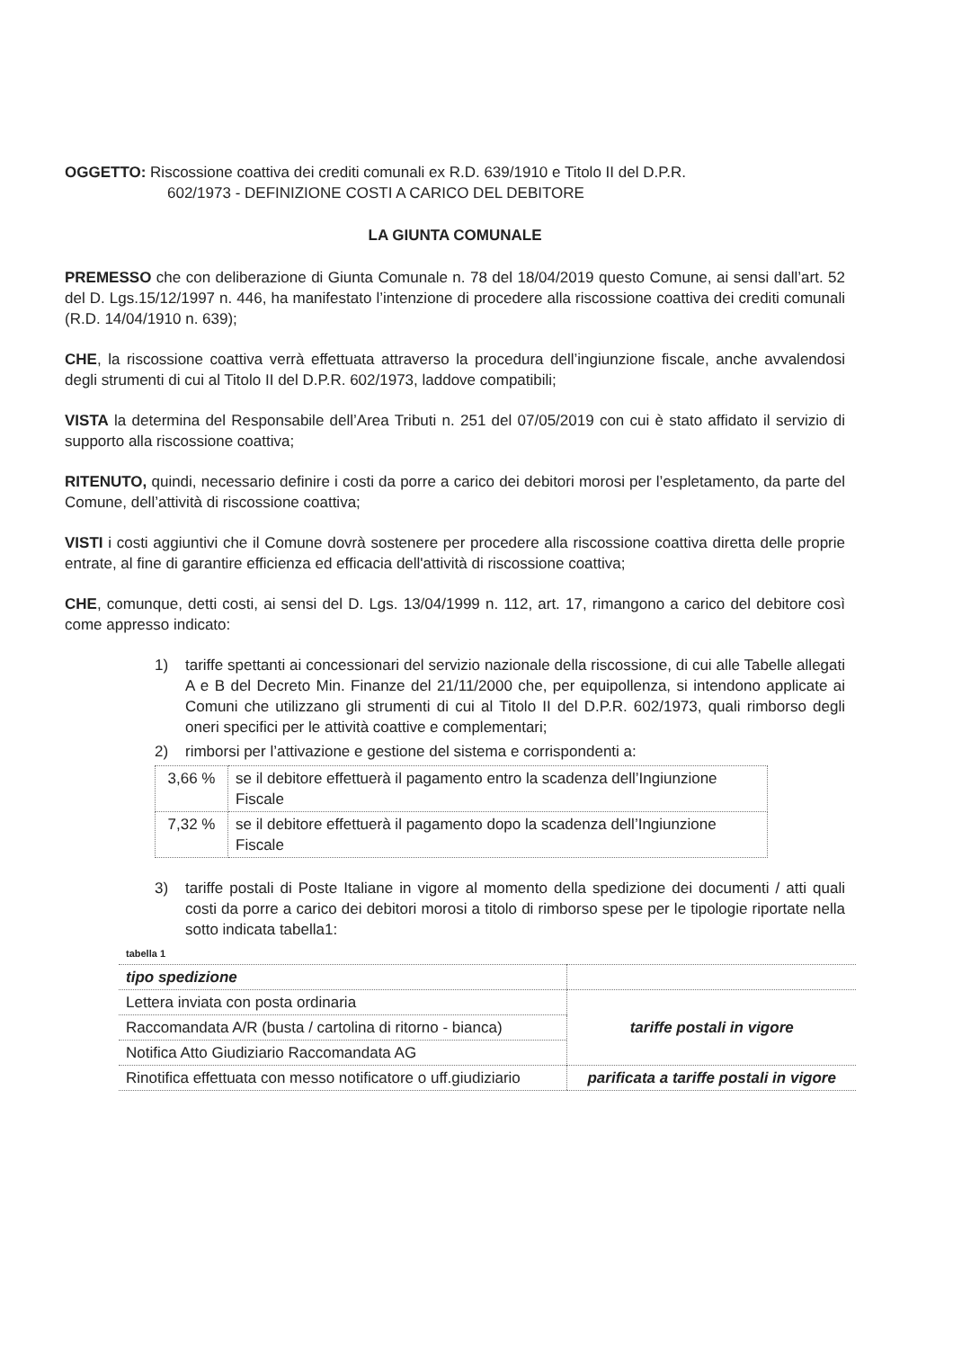OGGETTO: Riscossione coattiva dei crediti comunali ex R.D. 639/1910 e Titolo II del D.P.R.
602/1973 - DEFINIZIONE COSTI A CARICO DEL DEBITORE
LA GIUNTA COMUNALE
PREMESSO che con deliberazione di Giunta Comunale n. 78 del 18/04/2019 questo Comune, ai sensi dall’art. 52 del D. Lgs.15/12/1997 n. 446, ha manifestato l’intenzione di procedere alla riscossione coattiva dei crediti comunali (R.D. 14/04/1910 n. 639);
CHE, la riscossione coattiva verrà effettuata attraverso la procedura dell’ingiunzione fiscale, anche avvalendosi degli strumenti di cui al Titolo II del D.P.R. 602/1973, laddove compatibili;
VISTA la determina del Responsabile dell’Area Tributi n. 251 del 07/05/2019 con cui è stato affidato il servizio di supporto alla riscossione coattiva;
RITENUTO, quindi, necessario definire i costi da porre a carico dei debitori morosi per l’espletamento, da parte del Comune, dell’attività di riscossione coattiva;
VISTI i costi aggiuntivi che il Comune dovrà sostenere per procedere alla riscossione coattiva diretta delle proprie entrate, al fine di garantire efficienza ed efficacia dell'attività di riscossione coattiva;
CHE, comunque, detti costi, ai sensi del D. Lgs. 13/04/1999 n. 112, art. 17, rimangono a carico del debitore così come appresso indicato:
1) tariffe spettanti ai concessionari del servizio nazionale della riscossione, di cui alle Tabelle allegati A e B del Decreto Min. Finanze del 21/11/2000 che, per equipollenza, si intendono applicate ai Comuni che utilizzano gli strumenti di cui al Titolo II del D.P.R. 602/1973, quali rimborso degli oneri specifici per le attività coattive e complementari;
2) rimborsi per l’attivazione e gestione del sistema e corrispondenti a:
| 3,66 % | se il debitore effettuerà il pagamento entro la scadenza dell’Ingiunzione Fiscale |
| 7,32 % | se il debitore effettuerà il pagamento dopo la scadenza dell’Ingiunzione Fiscale |
3) tariffe postali di Poste Italiane in vigore al momento della spedizione dei documenti / atti quali costi da porre a carico dei debitori morosi a titolo di rimborso spese per le tipologie riportate nella sotto indicata tabella1:
tabella 1
| tipo spedizione | |
| Lettera inviata con posta ordinaria | tariffe postali in vigore |
| Raccomandata A/R (busta / cartolina di ritorno - bianca) | |
| Notifica Atto Giudiziario Raccomandata AG | |
| Rinotifica effettuata con messo notificatore o uff.giudiziario | parificata a tariffe postali in vigore |